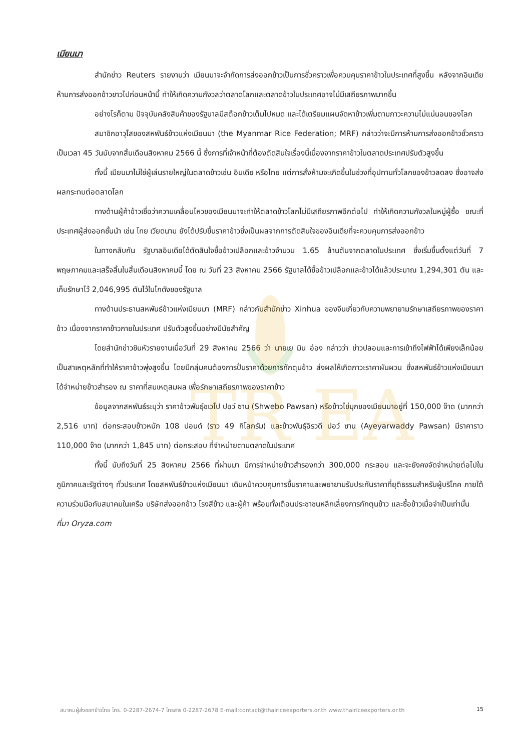TR EA
เมียนมา
สำนักข่าว Reuters รายงานว่า เมียนมาจะจำกัดการส่งออกข้าวเป็นการชั่วคราวเพื่อควบคุมราคาข้าวในประเทศที่สูงขึ้น หลังจากอินเดียห้ามการส่งออกข้าวขาวไปก่อนหน้านี้ ทำให้เกิดความกังวลว่าตลาดโลกและตลาดข้าวในประเทศอาจไม่มีเสถียรภาพมากขึ้น
อย่างไรก็ตาม ปัจจุบันคลังสินค้าของรัฐบาลมีสต๊อกข้าวเต็มไปหมด และได้เตรียมแผนจัดหาข้าวเพิ่มตามภาวะความไม่แน่นอนของโลก
สมาชิกอาวุโสของสหพันธ์ข้าวแห่งเมียนมา (the Myanmar Rice Federation; MRF) กล่าวว่าจะมีการห้ามการส่งออกข้าวชั่วคราวเป็นเวลา 45 วันนับจากสิ้นเดือนสิงหาคม 2566 นี้ ซึ่งการที่เจ้าหน้าที่ต้องตัดสินใจเรื่องนี้เนื่องจากราคาข้าวในตลาดประเทศปรับตัวสูงขึ้น
ทั้งนี้ เมียนมาไม่ใช่ผู้เล่นรายใหญ่ในตลาดข้าวเช่น อินเดีย หรือไทย แต่การสั่งห้ามจะเกิดขึ้นในช่วงที่อุปทานทั่วโลกของข้าวลดลง ซึ่งอาจส่งผลกระทบต่อตลาดโลก
ทางด้านผู้ค้าข้าวเชื่อว่าความเคลื่อนไหวของเมียนมาจะทำให้ตลาดข้าวโลกไม่มีเสถียรภาพอีกต่อไป ทำให้เกิดความกังวลในหมู่ผู้ซื้อ ขณะที่ประเทศผู้ส่งออกชั้นนำ เช่น ไทย เวียดนาม ยังได้ปรับขึ้นราคาข้าวซึ่งเป็นผลจากการตัดสินใจของอินเดียที่จะควบคุมการส่งออกข้าว
ในทางกลับกัน รัฐบาลอินเดียได้ตัดสินใจซื้อข้าวเปลือกและข้าวจำนวน 1.65 ล้านตันจากตลาดในประเทศ ซึ่งเริ่มขึ้นตั้งแต่วันที่ 7 พฤษภาคมและเสร็จสิ้นในสิ้นเดือนสิงหาคมนี้ โดย ณ วันที่ 23 สิงหาคม 2566 รัฐบาลได้ซื้อข้าวเปลือกและข้าวได้แล้วประมาณ 1,294,301 ตัน และเก็บรักษาไว้ 2,046,995 ตันไว้ในโกดังของรัฐบาล
ทางด้านประธานสหพันธ์ข้าวแห่งเมียนมา (MRF) กล่าวกับสำนักข่าว Xinhua ของจีนเกี่ยวกับความพยายามรักษาเสถียรภาพของราคาข้าว เนื่องจากราคาข้าวภายในประเทศ ปรับตัวสูงขึ้นอย่างมีนัยสำคัญ
โดยสำนักข่าวซินหัวรายงานเมื่อวันที่ 29 สิงหาคม 2566 ว่า นายเย มิน อ่อง กล่าวว่า ข่าวปลอมและการเข้าถึงไฟฟ้าได้เพียงเล็กน้อย เป็นสาเหตุหลักที่ทำให้ราคาข้าวพุ่งสูงขึ้น โดยมีกลุ่มคนต้องการปั่นราคาด้วยการกักตุนข้าว ส่งผลให้เกิดภาวะราคาผันผวน ซึ่งสหพันธ์ข้าวแห่งเมียนมาได้จำหน่ายข้าวสำรอง ณ ราคาที่สมเหตุสมผล เพื่อรักษาเสถียรภาพของราคาข้าว
ข้อมูลจากสหพันธ์ระบุว่า ราคาข้าวพันธุ์ชเวโป ปอว์ ซาน (Shwebo Pawsan) หรือข้าวไข่มุกของเมียนมาอยู่ที่ 150,000 จ๊าด (มากกว่า 2,516 บาท) ต่อกระสอบข้าวหนัก 108 ปอนด์ (ราว 49 กิโลกรัม) และข้าวพันธุ์อิรวดี ปอว์ ซาน (Ayeyarwaddy Pawsan) มีราคาราว 110,000 จ๊าด (มากกว่า 1,845 บาท) ต่อกระสอบ ที่จำหน่ายตามตลาดในประเทศ
ทั้งนี้ นับถึงวันที่ 25 สิงหาคม 2566 ที่ผ่านมา มีการจำหน่ายข้าวสำรองกว่า 300,000 กระสอบ และจะยังคงจัดจำหน่ายต่อไปในภูมิภาคและรัฐต่างๆ ทั่วประเทศ โดยสหพันธ์ข้าวแห่งเมียนมา เดินหน้าควบคุมการขึ้นราคาและพยายามรับประกันราคาที่ยุติธรรมสำหรับผู้บริโภค ภายใต้ความร่วมมือกับสมาคมในเครือ บริษัทส่งออกข้าว โรงสีข้าว และผู้ค้า พร้อมทั้งเตือนประชาชนหลีกเลี่ยงการกักตุนข้าว และซื้อข้าวเมื่อจำเป็นเท่านั้น
ที่มา Oryza.com
สมาคมผู้ส่งออกข้าวไทย โทร. 0-2287-2674-7 โทรสาร 0-2287-2678 E-mail:contact@thairiceexporters.or.th www.thairiceexporters.or.th 15